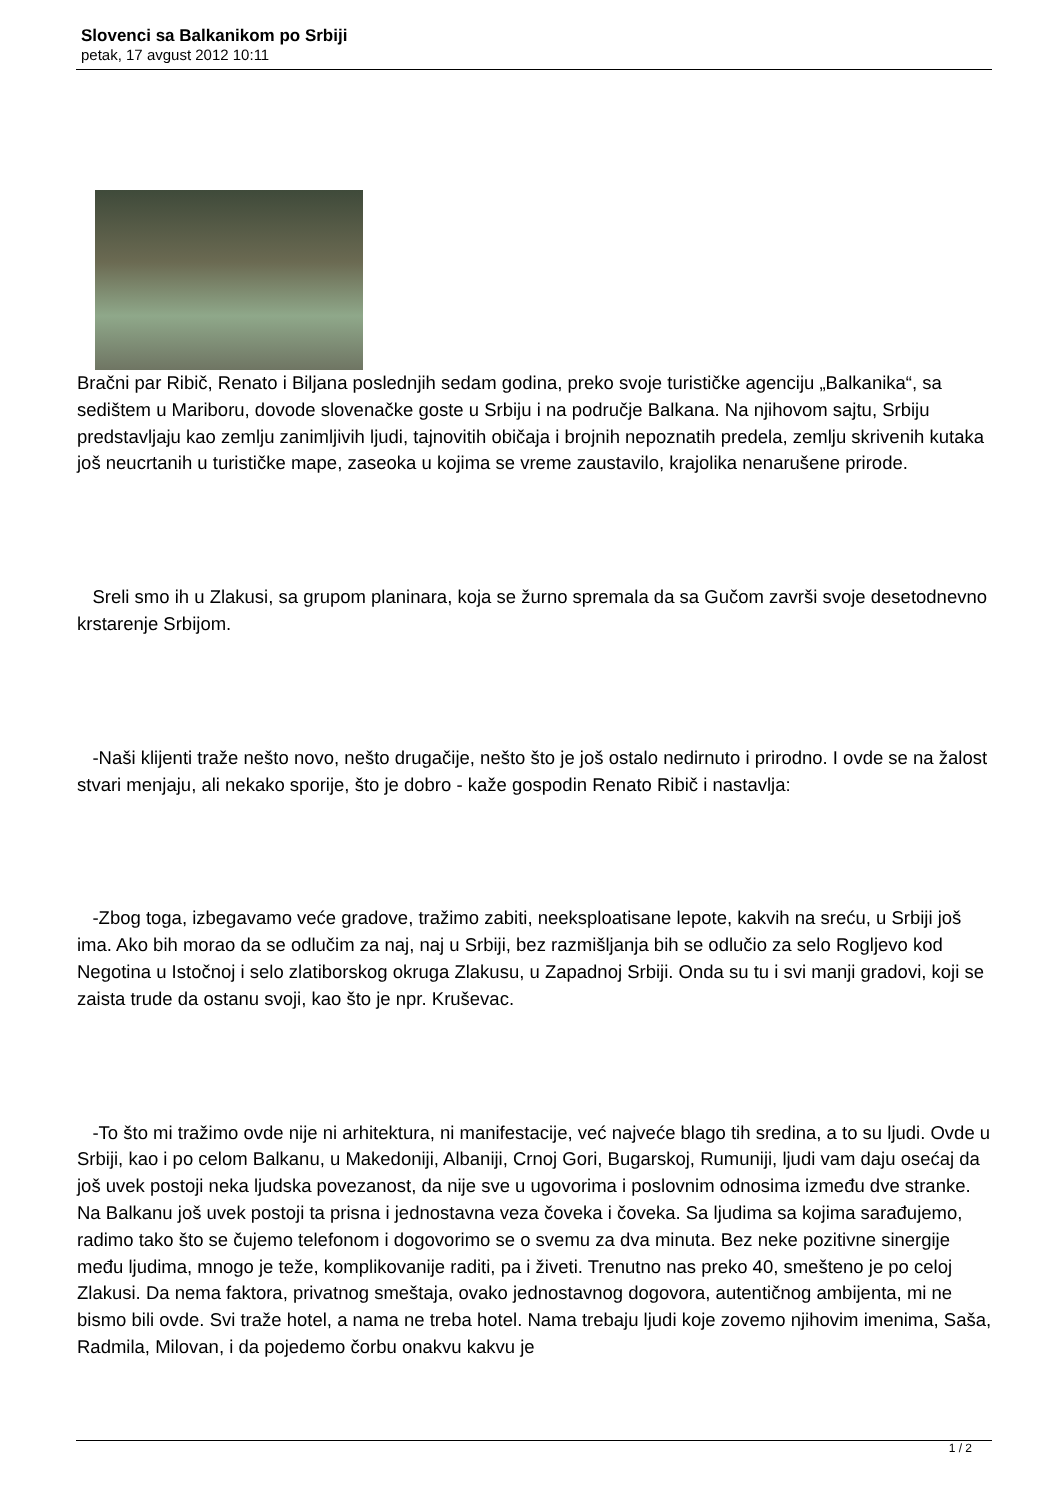Slovenci sa Balkanikom po Srbiji
petak, 17 avgust 2012 10:11
Bračni par Ribič, Renato i Biljana poslednjih sedam godina, preko svoje turističke agenciju „Balkanika“, sa sedištem u Mariboru, dovode slovenačke goste u Srbiju i na područje Balkana. Na njihovom sajtu, Srbiju predstavljaju kao zemlju zanimljivih ljudi, tajnovitih običaja i brojnih nepoznatih predela, zemlju skrivenih kutaka još neucrtanih u turističke mape, zaseoka u kojima se vreme zaustavilo, krajolika nenarušene prirode.
Sreli smo ih u Zlakusi, sa grupom planinara, koja se žurno spremala da sa Gučom završi svoje desetodnevno krstarenje Srbijom.
-Naši klijenti traže nešto novo, nešto drugačije, nešto što je još ostalo nedirnuto i prirodno. I ovde se na žalost stvari menjaju, ali nekako sporije, što je dobro - kaže gospodin Renato Ribič i nastavlja:
-Zbog toga, izbegavamo veće gradove, tražimo zabiti, neeksploatisane lepote, kakvih na sreću, u Srbiji još ima. Ako bih morao da se odlučim za naj, naj u Srbiji, bez razmišljanja bih se odlučio za selo Rogljevo kod Negotina u Istočnoj i selo zlatiborskog okruga Zlakusu, u Zapadnoj Srbiji. Onda su tu i svi manji gradovi, koji se zaista trude da ostanu svoji, kao što je npr. Kruševac.
-To što mi tražimo ovde nije ni arhitektura, ni manifestacije, već najveće blago tih sredina, a to su ljudi. Ovde u Srbiji, kao i po celom Balkanu, u Makedoniji, Albaniji, Crnoj Gori, Bugarskoj, Rumuniji, ljudi vam daju osećaj da još uvek postoji neka ljudska povezanost, da nije sve u ugovorima i poslovnim odnosima između dve stranke. Na Balkanu još uvek postoji ta prisna i jednostavna veza čoveka i čoveka. Sa ljudima sa kojima sarađujemo, radimo tako što se čujemo telefonom i dogovorimo se o svemu za dva minuta. Bez neke pozitivne sinergije među ljudima, mnogo je teže, komplikovanije raditi, pa i živeti. Trenutno nas preko 40, smešteno je po celoj Zlakusi. Da nema faktora, privatnog smeštaja, ovako jednostavnog dogovora, autentičnog ambijenta, mi ne bismo bili ovde. Svi traže hotel, a nama ne treba hotel. Nama trebaju ljudi koje zovemo njihovim imenima, Saša, Radmila, Milovan, i da pojedemo čorbu onakvu kakvu je
1 / 2